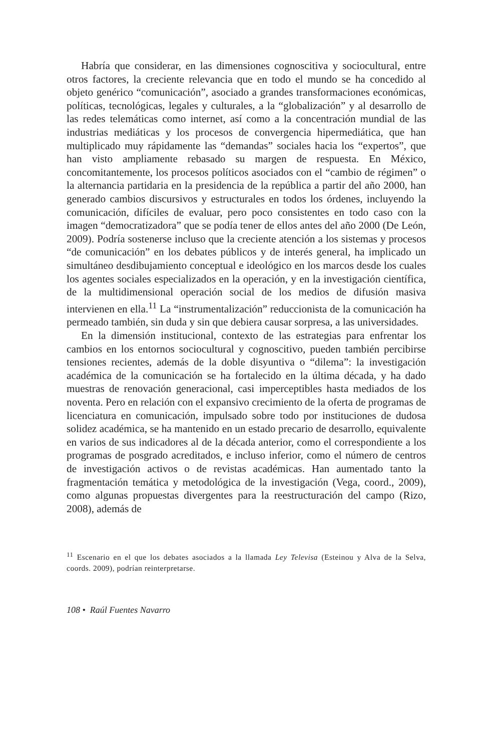Habría que considerar, en las dimensiones cognoscitiva y sociocultural, entre otros factores, la creciente relevancia que en todo el mundo se ha concedido al objeto genérico “comunicación”, asociado a grandes transformaciones económicas, políticas, tecnológicas, legales y culturales, a la “globalización” y al desarrollo de las redes telemáticas como internet, así como a la concentración mundial de las industrias mediáticas y los procesos de convergencia hipermediática, que han multiplicado muy rápidamente las “demandas” sociales hacia los “expertos”, que han visto ampliamente rebasado su margen de respuesta. En México, concomitantemente, los procesos políticos asociados con el “cambio de régimen” o la alternancia partidaria en la presidencia de la república a partir del año 2000, han generado cambios discursivos y estructurales en todos los órdenes, incluyendo la comunicación, difíciles de evaluar, pero poco consistentes en todo caso con la imagen “democratizadora” que se podía tener de ellos antes del año 2000 (De León, 2009). Podría sostenerse incluso que la creciente atención a los sistemas y procesos “de comunicación” en los debates públicos y de interés general, ha implicado un simultáneo desdibujamiento conceptual e ideológico en los marcos desde los cuales los agentes sociales especializados en la operación, y en la investigación científica, de la multidimensional operación social de los medios de difusión masiva intervienen en ella.<sup>11</sup> La “instrumentalización” reduccionista de la comunicación ha permeado también, sin duda y sin que debiera causar sorpresa, a las universidades.
En la dimensión institucional, contexto de las estrategias para enfrentar los cambios en los entornos sociocultural y cognoscitivo, pueden también percibirse tensiones recientes, además de la doble disyuntiva o “dilema”: la investigación académica de la comunicación se ha fortalecido en la última década, y ha dado muestras de renovación generacional, casi imperceptibles hasta mediados de los noventa. Pero en relación con el expansivo crecimiento de la oferta de programas de licenciatura en comunicación, impulsado sobre todo por instituciones de dudosa solidez académica, se ha mantenido en un estado precario de desarrollo, equivalente en varios de sus indicadores al de la década anterior, como el correspondiente a los programas de posgrado acreditados, e incluso inferior, como el número de centros de investigación activos o de revistas académicas. Han aumentado tanto la fragmentación temática y metodológica de la investigación (Vega, coord., 2009), como algunas propuestas divergentes para la reestructuración del campo (Rizo, 2008), además de
<sup>11</sup> Escenario en el que los debates asociados a la llamada Ley Televisa (Esteinou y Alva de la Selva, coords. 2009), podrían reinterpretarse.
108 • Raúl Fuentes Navarro